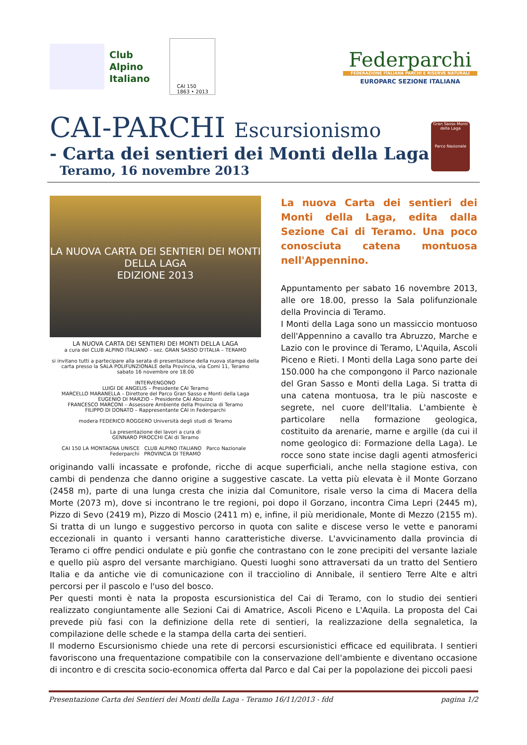Club
Alpino
Italiano
CAI 150
1863 • 2013
Federparchi
FEDERAZIONE ITALIANA PARCHI E RISERVE NATURALI
EUROPARC SEZIONE ITALIANA
CAI-PARCHI Escursionismo
- Carta dei sentieri dei Monti della Laga
Teramo, 16 novembre 2013
Gran Sasso Monti della Laga
Parco Nazionale
LA NUOVA CARTA DEI SENTIERI DEI MONTI DELLA LAGA
EDIZIONE 2013
LA NUOVA CARTA DEI SENTIERI DEI MONTI DELLA LAGA
a cura del CLUB ALPINO ITALIANO – sez. GRAN SASSO D'ITALIA – TERAMO
si invitano tutti a partecipare alla serata di presentazione della nuova stampa della carta presso la SALA POLIFUNZIONALE della Provincia, via Comi 11, Teramo
sabato 16 novembre ore 18.00
INTERVENGONO
LUIGI DE ANGELIS – Presidente CAI Teramo
MARCELLO MARANELLA – Direttore del Parco Gran Sasso e Monti della Laga
EUGENIO DI MARZIO – Presidente CAI Abruzzo
FRANCESCO MARCONI – Assessore Ambiente della Provincia di Teramo
FILIPPO DI DONATO – Rappresentante CAI in Federparchi
modera FEDERICO ROGGERO Università degli studi di Teramo
La presentazione dei lavori a cura di
GENNARO PIROCCHI CAI di Teramo
CAI 150 LA MONTAGNA UNISCE CLUB ALPINO ITALIANO Parco Nazionale Federparchi PROVINCIA DI TERAMO
La nuova Carta dei sentieri dei Monti della Laga, edita dalla Sezione Cai di Teramo. Una poco conosciuta catena montuosa nell'Appennino.
Appuntamento per sabato 16 novembre 2013, alle ore 18.00, presso la Sala polifunzionale della Provincia di Teramo.
I Monti della Laga sono un massiccio montuoso dell'Appennino a cavallo tra Abruzzo, Marche e Lazio con le province di Teramo, L'Aquila, Ascoli Piceno e Rieti. I Monti della Laga sono parte dei 150.000 ha che compongono il Parco nazionale del Gran Sasso e Monti della Laga. Si tratta di una catena montuosa, tra le più nascoste e segrete, nel cuore dell'Italia. L'ambiente è particolare nella formazione geologica, costituito da arenarie, marne e argille (da cui il nome geologico di: Formazione della Laga). Le rocce sono state incise dagli agenti atmosferici originando valli incassate e profonde, ricche di acque superficiali, anche nella stagione estiva, con cambi di pendenza che danno origine a suggestive cascate. La vetta più elevata è il Monte Gorzano (2458 m), parte di una lunga cresta che inizia dal Comunitore, risale verso la cima di Macera della Morte (2073 m), dove si incontrano le tre regioni, poi dopo il Gorzano, incontra Cima Lepri (2445 m), Pizzo di Sevo (2419 m), Pizzo di Moscio (2411 m) e, infine, il più meridionale, Monte di Mezzo (2155 m). Si tratta di un lungo e suggestivo percorso in quota con salite e discese verso le vette e panorami eccezionali in quanto i versanti hanno caratteristiche diverse. L'avvicinamento dalla provincia di Teramo ci offre pendici ondulate e più gonfie che contrastano con le zone precipiti del versante laziale e quello più aspro del versante marchigiano. Questi luoghi sono attraversati da un tratto del Sentiero Italia e da antiche vie di comunicazione con il tracciolino di Annibale, il sentiero Terre Alte e altri percorsi per il pascolo e l'uso del bosco.
Per questi monti è nata la proposta escursionistica del Cai di Teramo, con lo studio dei sentieri realizzato congiuntamente alle Sezioni Cai di Amatrice, Ascoli Piceno e L'Aquila. La proposta del Cai prevede più fasi con la definizione della rete di sentieri, la realizzazione della segnaletica, la compilazione delle schede e la stampa della carta dei sentieri.
Il moderno Escursionismo chiede una rete di percorsi escursionistici efficace ed equilibrata. I sentieri favoriscono una frequentazione compatibile con la conservazione dell'ambiente e diventano occasione di incontro e di crescita socio-economica offerta dal Parco e dal Cai per la popolazione dei piccoli paesi
Presentazione Carta dei Sentieri dei Monti della Laga - Teramo 16/11/2013 - fdd pagina 1/2